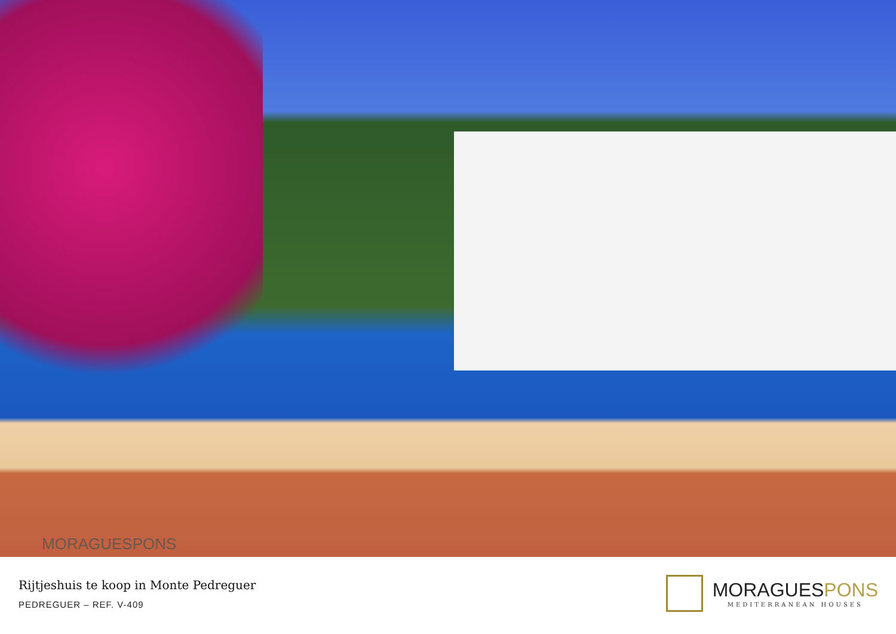MORAGUESPONS
Rijtjeshuis te koop in Monte Pedreguer
PEDREGUER – REF. V-409
MORAGUESPONS
MEDITERRANEAN HOUSES